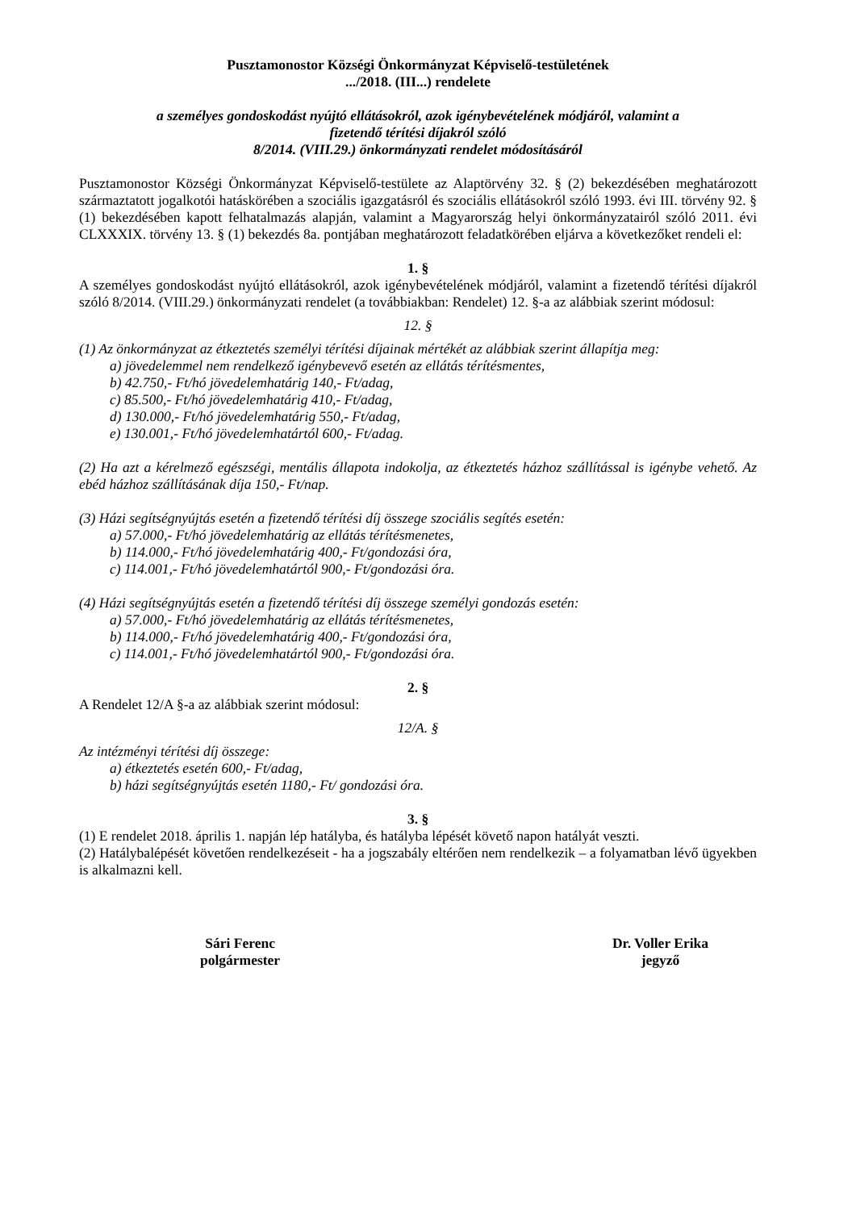Pusztamonostor Községi Önkormányzat Képviselő-testületének
.../2018. (III...) rendelete
a személyes gondoskodást nyújtó ellátásokról, azok igénybevételének módjáról, valamint a
fizetendő térítési díjakról szóló
8/2014. (VIII.29.) önkormányzati rendelet módosításáról
Pusztamonostor Községi Önkormányzat Képviselő-testülete az Alaptörvény 32. § (2) bekezdésében meghatározott származtatott jogalkotói hatáskörében a szociális igazgatásról és szociális ellátásokról szóló 1993. évi III. törvény 92. § (1) bekezdésében kapott felhatalmazás alapján, valamint a Magyarország helyi önkormányzatairól szóló 2011. évi CLXXXIX. törvény 13. § (1) bekezdés 8a. pontjában meghatározott feladatkörében eljárva a következőket rendeli el:
1. §
A személyes gondoskodást nyújtó ellátásokról, azok igénybevételének módjáról, valamint a fizetendő térítési díjakról szóló 8/2014. (VIII.29.) önkormányzati rendelet (a továbbiakban: Rendelet) 12. §-a az alábbiak szerint módosul:
12. §
(1) Az önkormányzat az étkeztetés személyi térítési díjainak mértékét az alábbiak szerint állapítja meg:
a) jövedelemmel nem rendelkező igénybevevő esetén az ellátás térítésmentes,
b) 42.750,- Ft/hó jövedelemhatárig 140,- Ft/adag,
c) 85.500,- Ft/hó jövedelemhatárig 410,- Ft/adag,
d) 130.000,- Ft/hó jövedelemhatárig 550,- Ft/adag,
e) 130.001,- Ft/hó jövedelemhatártól 600,- Ft/adag.
(2) Ha azt a kérelmező egészségi, mentális állapota indokolja, az étkeztetés házhoz szállítással is igénybe vehető. Az ebéd házhoz szállításának díja 150,- Ft/nap.
(3) Házi segítségnyújtás esetén a fizetendő térítési díj összege szociális segítés esetén:
a) 57.000,- Ft/hó jövedelemhatárig az ellátás térítésmenetes,
b) 114.000,- Ft/hó jövedelemhatárig 400,- Ft/gondozási óra,
c) 114.001,- Ft/hó jövedelemhatártól 900,- Ft/gondozási óra.
(4) Házi segítségnyújtás esetén a fizetendő térítési díj összege személyi gondozás esetén:
a) 57.000,- Ft/hó jövedelemhatárig az ellátás térítésmenetes,
b) 114.000,- Ft/hó jövedelemhatárig 400,- Ft/gondozási óra,
c) 114.001,- Ft/hó jövedelemhatártól 900,- Ft/gondozási óra.
2. §
A Rendelet 12/A §-a az alábbiak szerint módosul:
12/A. §
Az intézményi térítési díj összege:
a) étkeztetés esetén 600,- Ft/adag,
b) házi segítségnyújtás esetén 1180,- Ft/ gondozási óra.
3. §
(1) E rendelet 2018. április 1. napján lép hatályba, és hatályba lépését követő napon hatályát veszti.
(2) Hatálybalépését követően rendelkezéseit - ha a jogszabály eltérően nem rendelkezik – a folyamatban lévő ügyekben is alkalmazni kell.
Sári Ferenc
polgármester
Dr. Voller Erika
jegyző